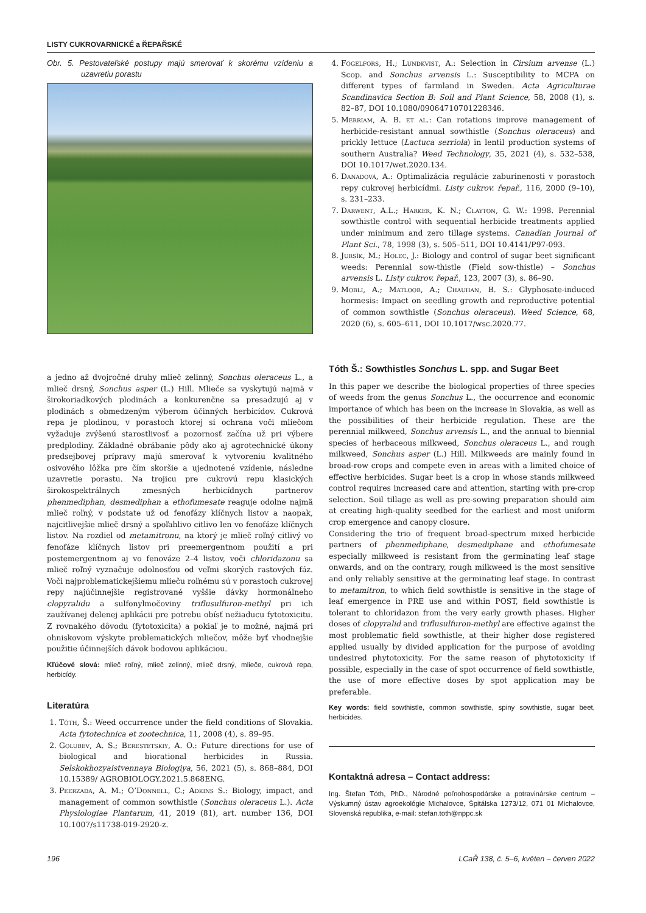LISTY CUKROVARNICKÉ a ŘEPAŘSKÉ
Obr. 5. Pestovateľské postupy majú smerovať k skorému vzídeniu a uzavretiu porastu
a jedno až dvojročné druhy mlieč zelinný, Sonchus oleraceus L., a mlieč drsný, Sonchus asper (L.) Hill. Mlieče sa vyskytujú najmä v širokoriadkových plodinách a konkurenčne sa presadzujú aj v plodinách s obmedzeným výberom účinných herbicídov. Cukrová repa je plodinou, v porastoch ktorej si ochrana voči mliečom vyžaduje zvýšenú starostlivosť a pozornosť začína už pri výbere predplodiny. Základné obrábanie pôdy ako aj agrotechnické úkony predsejbovej prípravy majú smerovať k vytvoreniu kvalitného osivového lôžka pre čím skoršie a ujednotené vzídenie, následne uzavretie porastu. Na trojicu pre cukrovú repu klasických širokospektrálnych zmesných herbicídnych partnerov phenmediphan, desmediphan a ethofumesate reaguje odolne najmä mlieč roľný, v podstate už od fenofázy klíčnych listov a naopak, najcitlivejšie mlieč drsný a spoľahlivo citlivo len vo fenofáze klíčnych listov. Na rozdiel od metamitronu, na ktorý je mlieč roľný citlivý vo fenofáze klíčnych listov pri preemergentnom použití a pri postemergentnom aj vo fenováze 2–4 listov, voči chloridazonu sa mlieč roľný vyznačuje odolnosťou od veľmi skorých rastových fáz. Voči najproblematickejšiemu mlieču roľnému sú v porastoch cukrovej repy najúčinnejšie registrované vyššie dávky hormonálneho clopyralidu a sulfonylmočoviny triflusulfuron-methyl pri ich zaužívanej delenej aplikácii pre potrebu obísť nežiaducu fytotoxicitu. Z rovnakého dôvodu (fytotoxicita) a pokiaľ je to možné, najmä pri ohniskovom výskyte problematických mliečov, môže byť vhodnejšie použitie účinnejších dávok bodovou aplikáciou.
Kľúčové slová: mlieč roľný, mlieč zelinný, mlieč drsný, mlieče, cukrová repa, herbicídy.
Literatúra
1. Tóth, Š.: Weed occurrence under the field conditions of Slovakia. Acta fytotechnica et zootechnica, 11, 2008 (4), s. 89–95.
2. Golubev, A. S.; Berestetskiy, A. O.: Future directions for use of biological and biorational herbicides in Russia. Selskokhozyaistvennaya Biologiya, 56, 2021 (5), s. 868–884, DOI 10.15389/ AGROBIOLOGY.2021.5.868ENG.
3. Peerzada, A. M.; O’Donnell, C.; Adkins S.: Biology, impact, and management of common sowthistle (Sonchus oleraceus L.). Acta Physiologiae Plantarum, 41, 2019 (81), art. number 136, DOI 10.1007/s11738-019-2920-z.
4. Fogelfors, H.; Lundkvist, A.: Selection in Cirsium arvense (L.) Scop. and Sonchus arvensis L.: Susceptibility to MCPA on different types of farmland in Sweden. Acta Agriculturae Scandinavica Section B: Soil and Plant Science, 58, 2008 (1), s. 82–87, DOI 10.1080/09064710701228346.
5. Merriam, A. B. et al.: Can rotations improve management of herbicide-resistant annual sowthistle (Sonchus oleraceus) and prickly lettuce (Lactuca serriola) in lentil production systems of southern Australia? Weed Technology, 35, 2021 (4), s. 532–538, DOI 10.1017/wet.2020.134.
6. Danadová, A.: Optimalizácia regulácie zaburinenosti v porastoch repy cukrovej herbicídmi. Listy cukrov. řepař., 116, 2000 (9–10), s. 231–233.
7. Darwent, A.L.; Harker, K. N.; Clayton, G. W.: 1998. Perennial sowthistle control with sequential herbicide treatments applied under minimum and zero tillage systems. Canadian Journal of Plant Sci., 78, 1998 (3), s. 505–511, DOI 10.4141/P97-093.
8. Jursík, M.; Holec, J.: Biology and control of sugar beet significant weeds: Perennial sow-thistle (Field sow-thistle) – Sonchus arvensis L. Listy cukrov. řepař., 123, 2007 (3), s. 86–90.
9. Mobli, A.; Matloob, A.; Chauhan, B. S.: Glyphosate-induced hormesis: Impact on seedling growth and reproductive potential of common sowthistle (Sonchus oleraceus). Weed Science, 68, 2020 (6), s. 605–611, DOI 10.1017/wsc.2020.77.
Tóth Š.: Sowthistles Sonchus L. spp. and Sugar Beet
In this paper we describe the biological properties of three species of weeds from the genus Sonchus L., the occurrence and economic importance of which has been on the increase in Slovakia, as well as the possibilities of their herbicide regulation. These are the perennial milkweed, Sonchus arvensis L., and the annual to biennial species of herbaceous milkweed, Sonchus oleraceus L., and rough milkweed, Sonchus asper (L.) Hill. Milkweeds are mainly found in broad-row crops and compete even in areas with a limited choice of effective herbicides. Sugar beet is a crop in whose stands milkweed control requires increased care and attention, starting with pre-crop selection. Soil tillage as well as pre-sowing preparation should aim at creating high-quality seedbed for the earliest and most uniform crop emergence and canopy closure.
Considering the trio of frequent broad-spectrum mixed herbicide partners of phenmediphane, desmediphane and ethofumesate especially milkweed is resistant from the germinating leaf stage onwards, and on the contrary, rough milkweed is the most sensitive and only reliably sensitive at the germinating leaf stage. In contrast to metamitron, to which field sowthistle is sensitive in the stage of leaf emergence in PRE use and within POST, field sowthistle is tolerant to chloridazon from the very early growth phases. Higher doses of clopyralid and triflusulfuron-methyl are effective against the most problematic field sowthistle, at their higher dose registered applied usually by divided application for the purpose of avoiding undesired phytotoxicity. For the same reason of phytotoxicity if possible, especially in the case of spot occurrence of field sowthistle, the use of more effective doses by spot application may be preferable.
Key words: field sowthistle, common sowthistle, spiny sowthistle, sugar beet, herbicides.
Kontaktná adresa – Contact address:
Ing. Štefan Tóth, PhD., Národné poľnohospodárske a potravinárske centrum – Výskumný ústav agroekológie Michalovce, Špitálska 1273/12, 071 01 Michalovce, Slovenská republika, e-mail: stefan.toth@nppc.sk
196 LCaŘ 138, č. 5–6, květen – červen 2022